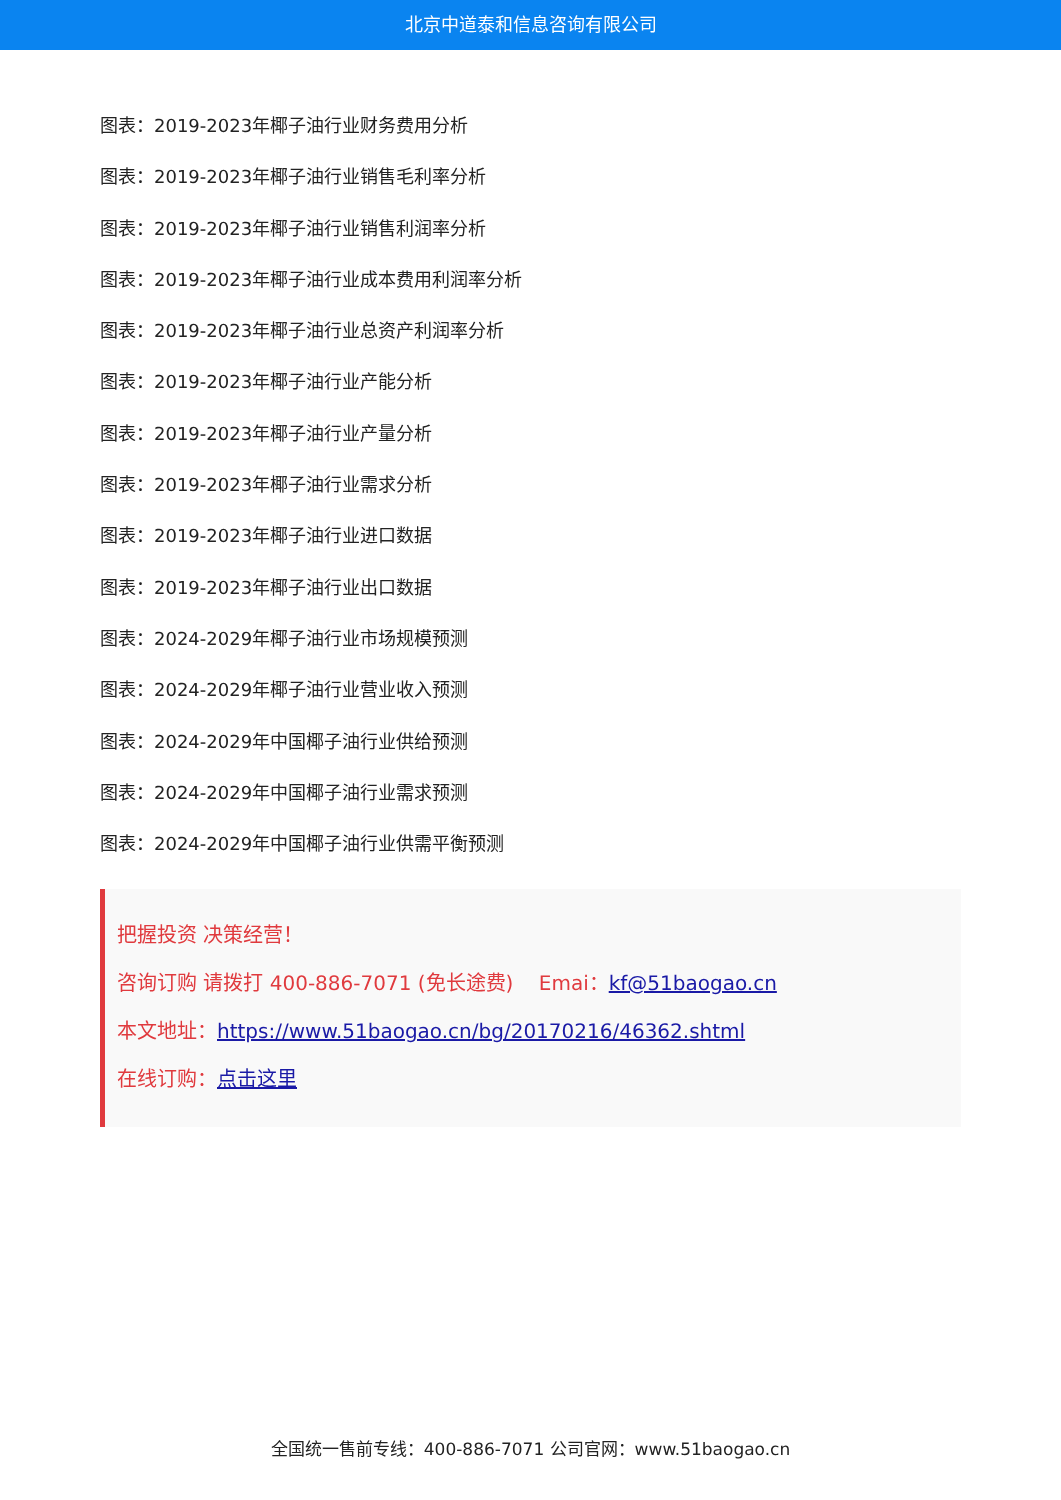北京中道泰和信息咨询有限公司
图表：2019-2023年椰子油行业财务费用分析
图表：2019-2023年椰子油行业销售毛利率分析
图表：2019-2023年椰子油行业销售利润率分析
图表：2019-2023年椰子油行业成本费用利润率分析
图表：2019-2023年椰子油行业总资产利润率分析
图表：2019-2023年椰子油行业产能分析
图表：2019-2023年椰子油行业产量分析
图表：2019-2023年椰子油行业需求分析
图表：2019-2023年椰子油行业进口数据
图表：2019-2023年椰子油行业出口数据
图表：2024-2029年椰子油行业市场规模预测
图表：2024-2029年椰子油行业营业收入预测
图表：2024-2029年中国椰子油行业供给预测
图表：2024-2029年中国椰子油行业需求预测
图表：2024-2029年中国椰子油行业供需平衡预测
把握投资 决策经营！
咨询订购 请拨打 400-886-7071 (免长途费) Emai：kf@51baogao.cn
本文地址：https://www.51baogao.cn/bg/20170216/46362.shtml
在线订购：点击这里
全国统一售前专线：400-886-7071 公司官网：www.51baogao.cn